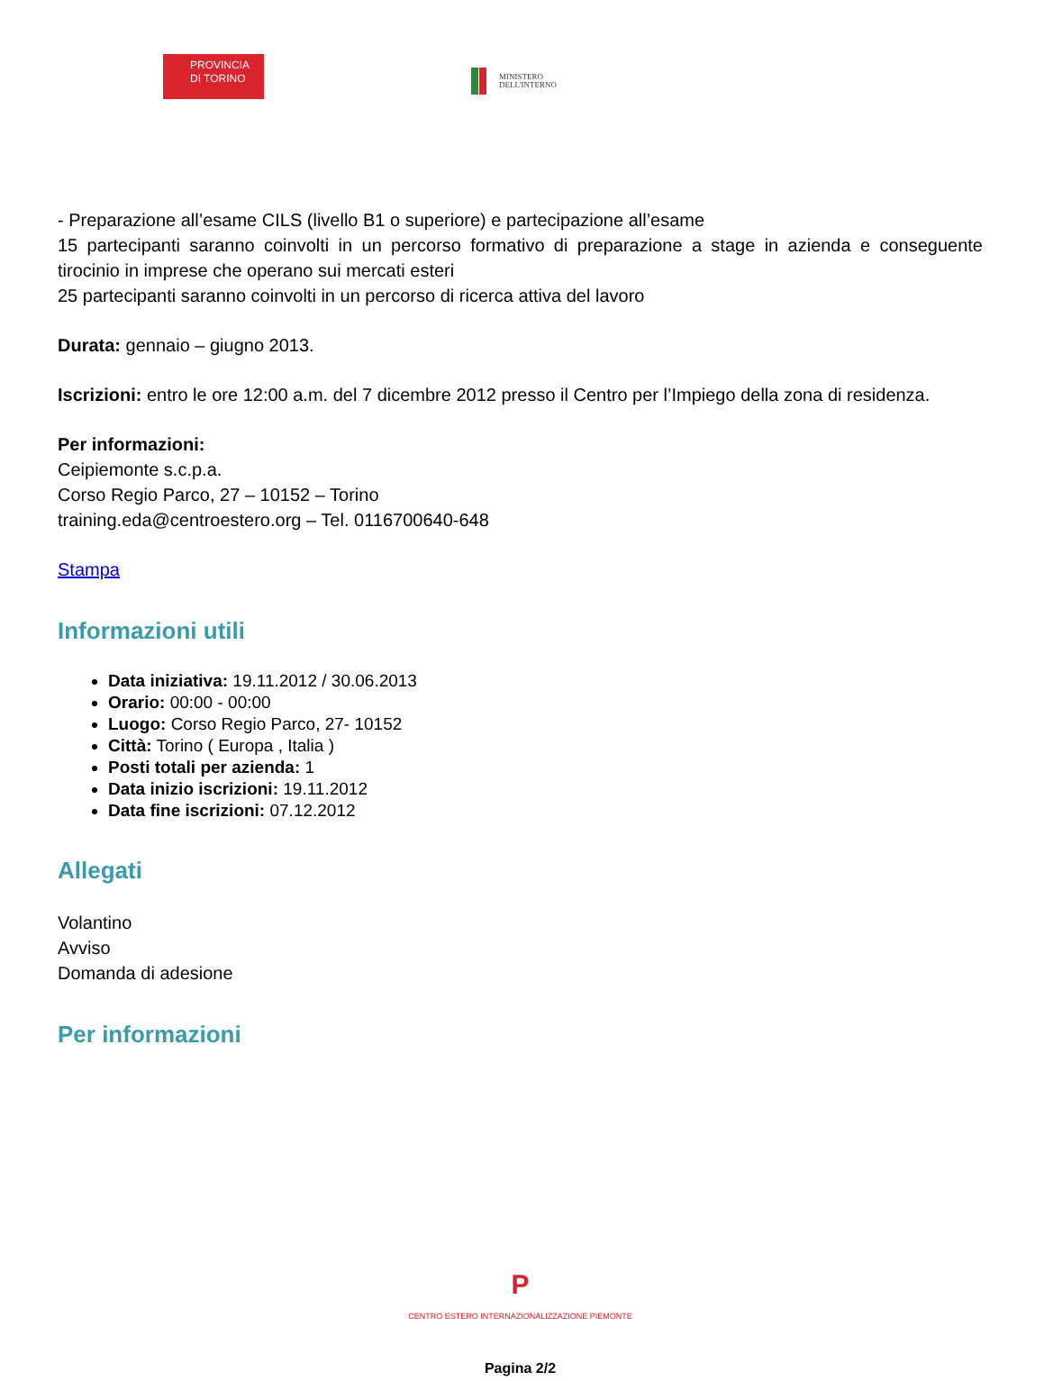PROVINCIA
DI TORINO
MINISTERO
DELL'INTERNO
- Preparazione all’esame CILS (livello B1 o superiore) e partecipazione all’esame
15 partecipanti saranno coinvolti in un percorso formativo di preparazione a stage in azienda e conseguente tirocinio in imprese che operano sui mercati esteri
25 partecipanti saranno coinvolti in un percorso di ricerca attiva del lavoro
Durata: gennaio – giugno 2013.
Iscrizioni: entro le ore 12:00 a.m. del 7 dicembre 2012 presso il Centro per l’Impiego della zona di residenza.
Per informazioni:
Ceipiemonte s.c.p.a.
Corso Regio Parco, 27 – 10152 – Torino
training.eda@centroestero.org – Tel. 0116700640-648
Stampa
Informazioni utili
Data iniziativa: 19.11.2012 / 30.06.2013
Orario: 00:00 - 00:00
Luogo: Corso Regio Parco, 27- 10152
Città: Torino ( Europa , Italia )
Posti totali per azienda: 1
Data inizio iscrizioni: 19.11.2012
Data fine iscrizioni: 07.12.2012
Allegati
Volantino
Avviso
Domanda di adesione
Per informazioni
P
CENTRO ESTERO INTERNAZIONALIZZAZIONE PIEMONTE
Pagina 2/2